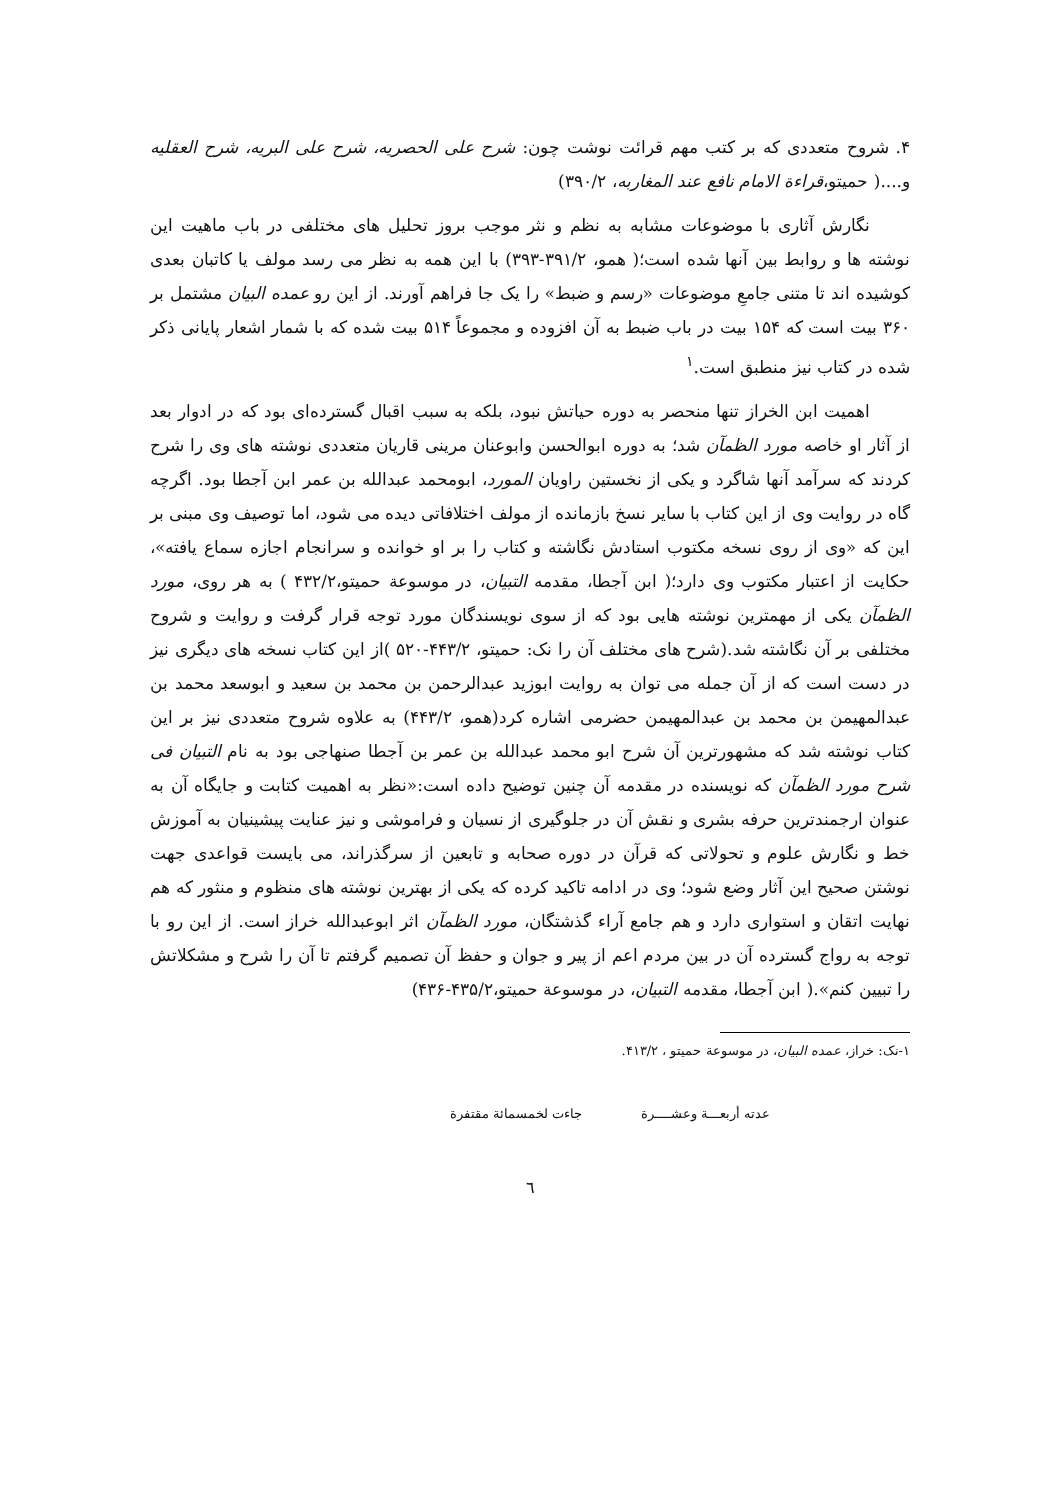۴. شروح متعددی که بر کتب مهم قرائت نوشت چون: شرح علی الحصریه، شرح علی البریه، شرح العقلیه و....( حمیتو،قراءة الامام نافع عند المغاربه، ۳۹۰/۲)
نگارش آثاری با موضوعات مشابه به نظم و نثر موجب بروز تحلیل های مختلفی در باب ماهیت این نوشته ها و روابط بین آنها شده است؛( همو، ۳۹۱/۲-۳۹۳) با این همه به نظر می رسد مولف یا کاتبان بعدی کوشیده اند تا متنی جامعِ موضوعات «رسم و ضبط» را یک جا فراهم آورند. از این رو عمده البیان مشتمل بر ۳۶۰ بیت است که ۱۵۴ بیت در باب ضبط به آن افزوده و مجموعاً ۵۱۴ بیت شده که با شمار اشعار پایانی ذکر شده در کتاب نیز منطبق است.<sup>۱</sup>
اهمیت ابن الخراز تنها منحصر به دوره حیاتش نبود، بلکه به سبب اقبال گسترده‌ای بود که در ادوار بعد از آثار او خاصه مورد الظمآن شد؛ به دوره ابوالحسن وابوعنان مرینی قاریان متعددی نوشته های وی را شرح کردند که سرآمد آنها شاگرد و یکی از نخستین راویان المورد، ابومحمد عبدالله بن عمر ابن آجطا بود. اگرچه گاه در روایت وی از این کتاب با سایر نسخ بازمانده از مولف اختلافاتی دیده می شود، اما توصیف وی مبنی بر این که «وی از روی نسخه مکتوب استادش نگاشته و کتاب را بر او خوانده و سرانجام اجازه سماع یافته»، حکایت از اعتبار مکتوب وی دارد؛( ابن آجطا، مقدمه التبیان، در موسوعة حمیتو،۴۳۲/۲ ) به هر روی، مورد الظمآن یکی از مهمترین نوشته هایی بود که از سوی نویسندگان مورد توجه قرار گرفت و روایت و شروح مختلفی بر آن نگاشته شد.(شرح های مختلف آن را نک: حمیتو، ۴۴۳/۲-۵۲۰ )از این کتاب نسخه های دیگری نیز در دست است که از آن جمله می توان به روایت ابوزید عبدالرحمن بن محمد بن سعید و ابوسعد محمد بن عبدالمهیمن بن محمد بن عبدالمهیمن حضرمی اشاره کرد(همو، ۴۴۳/۲) به علاوه شروح متعددی نیز بر این کتاب نوشته شد که مشهورترین آن شرح ابو محمد عبدالله بن عمر بن آجطا صنهاجی بود به نام التبیان فی شرح مورد الظمآن که نویسنده در مقدمه آن چنین توضیح داده است:«نظر به اهمیت کتابت و جایگاه آن به عنوان ارجمندترین حرفه بشری و نقش آن در جلوگیری از نسیان و فراموشی و نیز عنایت پیشینیان به آموزش خط و نگارش علوم و تحولاتی که قرآن در دوره صحابه و تابعین از سرگذراند، می بایست قواعدی جهت نوشتن صحیح این آثار وضع شود؛ وی در ادامه تاکید کرده که یکی از بهترین نوشته های منظوم و منثور که هم نهایت اتقان و استواری دارد و هم جامع آراء گذشتگان، مورد الظمآن اثر ابوعبدالله خراز است. از این رو با توجه به رواج گسترده آن در بین مردم اعم از پیر و جوان و حفظ آن تصمیم گرفتم تا آن را شرح و مشکلاتش را تبیین کنم».( ابن آجطا، مقدمه التبیان، در موسوعة حمیتو،۴۳۵/۲-۴۳۶)
۱-نک: خراز، عمده البیان، در موسوعة حمیتو ، ۴۱۳/۲.
عدته أربعـــة وعشــــرة جاءت لخمسمائة مقتفرة
٦